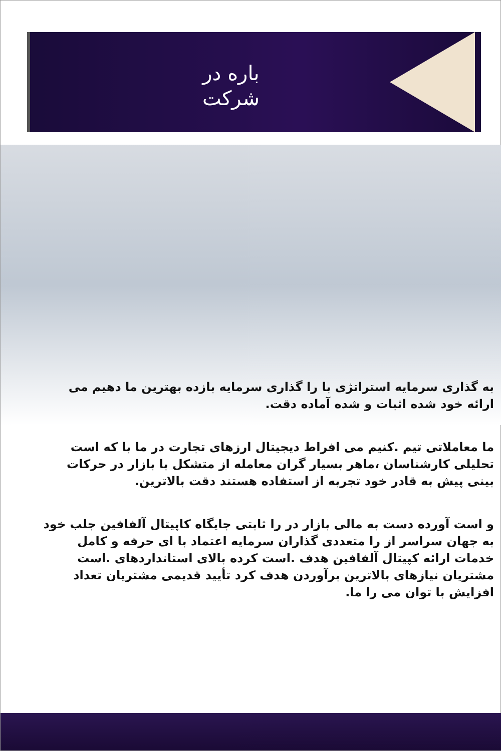باره در
شرکت
به گذاری سرمایه استراتژی با را گذاری سرمایه بازده بهترین ما دهیم می ارائه خود شده اثبات و شده آماده دقت.
ما معاملاتی تیم .کنیم می افراط دیجیتال ارزهای تجارت در ما با که است تحلیلی کارشناسان ،ماهر بسیار گران معامله از متشکل با بازار در حرکات بینی پیش به قادر خود تجربه از استفاده هستند دقت بالاترین.
و است آورده دست به مالی بازار در را ثابتی جایگاه کاپیتال آلفافین جلب خود به جهان سراسر از را متعددی گذاران سرمایه اعتماد با ای حرفه و کامل خدمات ارائه کپیتال آلفافین هدف .است کرده بالای استانداردهای .است مشتریان نیازهای بالاترین برآوردن هدف کرد تأیید قدیمی مشتریان تعداد افزایش با توان می را ما.